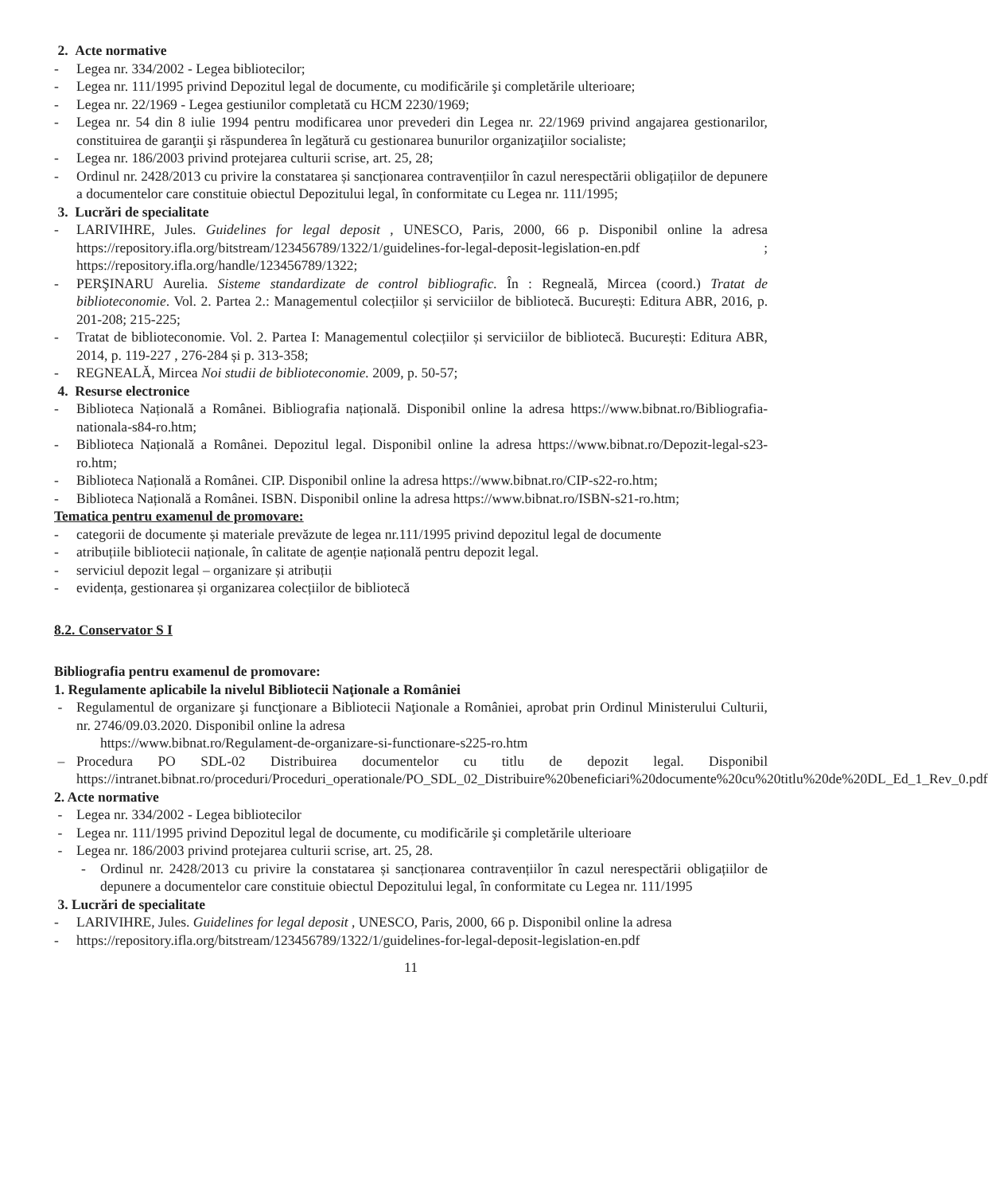2. Acte normative
- Legea nr. 334/2002 - Legea bibliotecilor;
- Legea nr. 111/1995 privind Depozitul legal de documente, cu modificările şi completările ulterioare;
- Legea nr. 22/1969 - Legea gestiunilor completată cu HCM 2230/1969;
- Legea nr. 54 din 8 iulie 1994 pentru modificarea unor prevederi din Legea nr. 22/1969 privind angajarea gestionarilor, constituirea de garanţii şi răspunderea în legătură cu gestionarea bunurilor organizaţiilor socialiste;
- Legea nr. 186/2003 privind protejarea culturii scrise, art. 25, 28;
- Ordinul nr. 2428/2013 cu privire la constatarea și sancționarea contravențiilor în cazul nerespectării obligațiilor de depunere a documentelor care constituie obiectul Depozitului legal, în conformitate cu Legea nr. 111/1995;
3. Lucrări de specialitate
- LARIVIHRE, Jules. Guidelines for legal deposit , UNESCO, Paris, 2000, 66 p. Disponibil online la adresa https://repository.ifla.org/bitstream/123456789/1322/1/guidelines-for-legal-deposit-legislation-en.pdf ; https://repository.ifla.org/handle/123456789/1322;
- PERŞINARU Aurelia. Sisteme standardizate de control bibliografic. În : Regneală, Mircea (coord.) Tratat de biblioteconomie. Vol. 2. Partea 2.: Managementul colecțiilor și serviciilor de bibliotecă. București: Editura ABR, 2016, p. 201-208; 215-225;
- Tratat de biblioteconomie. Vol. 2. Partea I: Managementul colecțiilor și serviciilor de bibliotecă. București: Editura ABR, 2014, p. 119-227 , 276-284 și p. 313-358;
- REGNEALĂ, Mircea Noi studii de biblioteconomie. 2009, p. 50-57;
4. Resurse electronice
- Biblioteca Națională a Românei. Bibliografia națională. Disponibil online la adresa https://www.bibnat.ro/Bibliografia-nationala-s84-ro.htm;
- Biblioteca Națională a Românei. Depozitul legal. Disponibil online la adresa https://www.bibnat.ro/Depozit-legal-s23-ro.htm;
- Biblioteca Națională a Românei. CIP. Disponibil online la adresa https://www.bibnat.ro/CIP-s22-ro.htm;
- Biblioteca Națională a Românei. ISBN. Disponibil online la adresa https://www.bibnat.ro/ISBN-s21-ro.htm;
Tematica pentru examenul de promovare:
- categorii de documente și materiale prevăzute de legea nr.111/1995 privind depozitul legal de documente
- atribuțiile bibliotecii naționale, în calitate de agenție națională pentru depozit legal.
- serviciul depozit legal – organizare și atribuții
- evidența, gestionarea și organizarea colecțiilor de bibliotecă
8.2. Conservator S I
Bibliografia pentru examenul de promovare:
1. Regulamente aplicabile la nivelul Bibliotecii Naţionale a României
- Regulamentul de organizare şi funcţionare a Bibliotecii Naţionale a României, aprobat prin Ordinul Ministerului Culturii, nr. 2746/09.03.2020. Disponibil online la adresa
https://www.bibnat.ro/Regulament-de-organizare-si-functionare-s225-ro.htm
– Procedura PO SDL-02 Distribuirea documentelor cu titlu de depozit legal. Disponibil https://intranet.bibnat.ro/proceduri/Proceduri_operationale/PO_SDL_02_Distribuire%20beneficiari%20documente%20cu%20titlu%20de%20DL_Ed_1_Rev_0.pdf
2. Acte normative
- Legea nr. 334/2002 - Legea bibliotecilor
- Legea nr. 111/1995 privind Depozitul legal de documente, cu modificările şi completările ulterioare
- Legea nr. 186/2003 privind protejarea culturii scrise, art. 25, 28.
- Ordinul nr. 2428/2013 cu privire la constatarea și sancționarea contravențiilor în cazul nerespectării obligațiilor de depunere a documentelor care constituie obiectul Depozitului legal, în conformitate cu Legea nr. 111/1995
3. Lucrări de specialitate
- LARIVIHRE, Jules. Guidelines for legal deposit , UNESCO, Paris, 2000, 66 p. Disponibil online la adresa
- https://repository.ifla.org/bitstream/123456789/1322/1/guidelines-for-legal-deposit-legislation-en.pdf
11